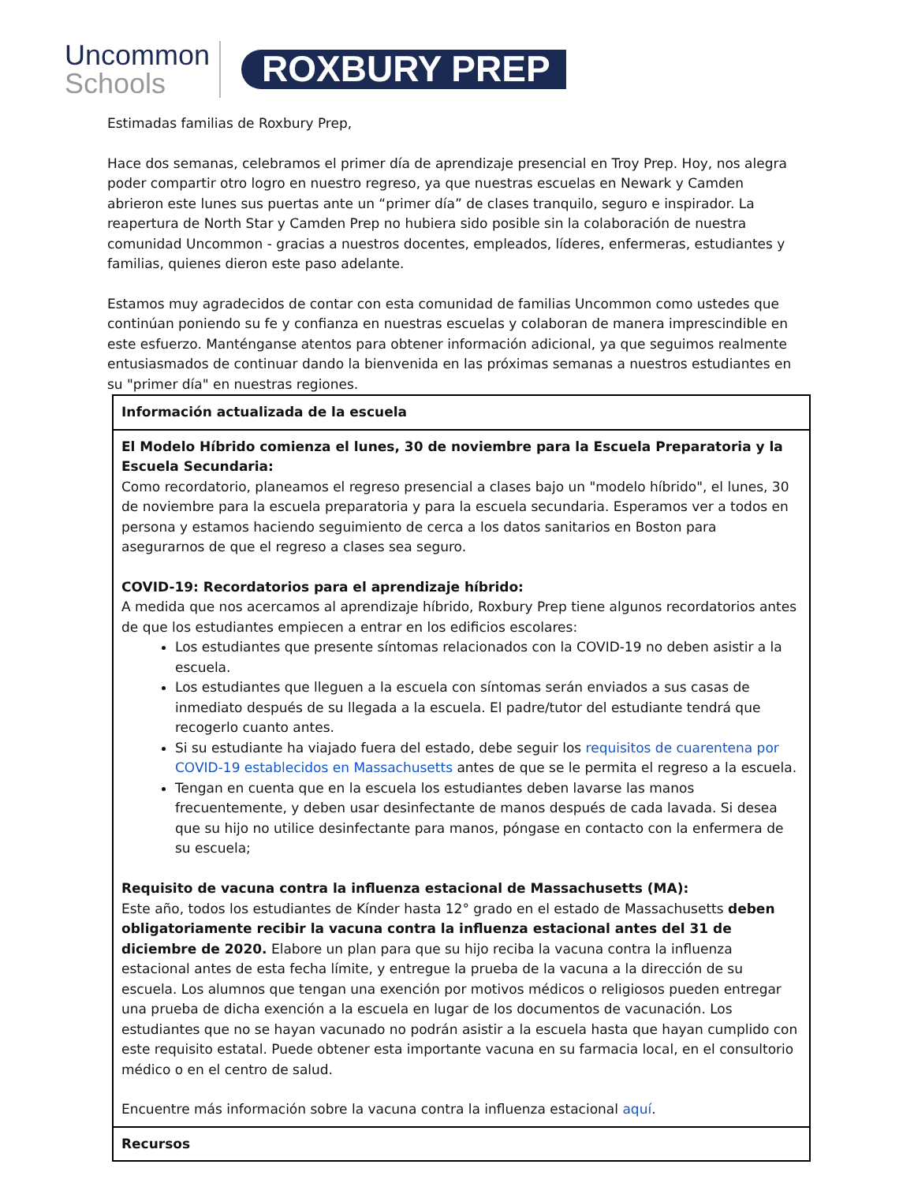Uncommon
Schools
ROXBURY PREP
Estimadas familias de Roxbury Prep,
Hace dos semanas, celebramos el primer día de aprendizaje presencial en Troy Prep. Hoy, nos alegra poder compartir otro logro en nuestro regreso, ya que nuestras escuelas en Newark y Camden abrieron este lunes sus puertas ante un “primer día” de clases tranquilo, seguro e inspirador. La reapertura de North Star y Camden Prep no hubiera sido posible sin la colaboración de nuestra comunidad Uncommon - gracias a nuestros docentes, empleados, líderes, enfermeras, estudiantes y familias, quienes dieron este paso adelante.
Estamos muy agradecidos de contar con esta comunidad de familias Uncommon como ustedes que continúan poniendo su fe y confianza en nuestras escuelas y colaboran de manera imprescindible en este esfuerzo. Manténganse atentos para obtener información adicional, ya que seguimos realmente entusiasmados de continuar dando la bienvenida en las próximas semanas a nuestros estudiantes en su "primer día" en nuestras regiones.
| Información actualizada de la escuela |
| El Modelo Híbrido comienza el lunes, 30 de noviembre para la Escuela Preparatoria y la Escuela Secundaria: Como recordatorio, planeamos el regreso presencial a clases bajo un "modelo híbrido", el lunes, 30 de noviembre para la escuela preparatoria y para la escuela secundaria. Esperamos ver a todos en persona y estamos haciendo seguimiento de cerca a los datos sanitarios en Boston para asegurarnos de que el regreso a clases sea seguro. COVID-19: Recordatorios para el aprendizaje híbrido: A medida que nos acercamos al aprendizaje híbrido, Roxbury Prep tiene algunos recordatorios antes de que los estudiantes empiecen a entrar en los edificios escolares: Los estudiantes que presente síntomas relacionados con la COVID-19 no deben asistir a la escuela. Los estudiantes que lleguen a la escuela con síntomas serán enviados a sus casas de inmediato después de su llegada a la escuela. El padre/tutor del estudiante tendrá que recogerlo cuanto antes. Si su estudiante ha viajado fuera del estado, debe seguir los requisitos de cuarentena por COVID-19 establecidos en Massachusetts antes de que se le permita el regreso a la escuela. Tengan en cuenta que en la escuela los estudiantes deben lavarse las manos frecuentemente, y deben usar desinfectante de manos después de cada lavada. Si desea que su hijo no utilice desinfectante para manos, póngase en contacto con la enfermera de su escuela; Requisito de vacuna contra la influenza estacional de Massachusetts (MA): Este año, todos los estudiantes de Kínder hasta 12° grado en el estado de Massachusetts deben obligatoriamente recibir la vacuna contra la influenza estacional antes del 31 de diciembre de 2020. Elabore un plan para que su hijo reciba la vacuna contra la influenza estacional antes de esta fecha límite, y entregue la prueba de la vacuna a la dirección de su escuela. Los alumnos que tengan una exención por motivos médicos o religiosos pueden entregar una prueba de dicha exención a la escuela en lugar de los documentos de vacunación. Los estudiantes que no se hayan vacunado no podrán asistir a la escuela hasta que hayan cumplido con este requisito estatal. Puede obtener esta importante vacuna en su farmacia local, en el consultorio médico o en el centro de salud. Encuentre más información sobre la vacuna contra la influenza estacional aquí . |
| Recursos |